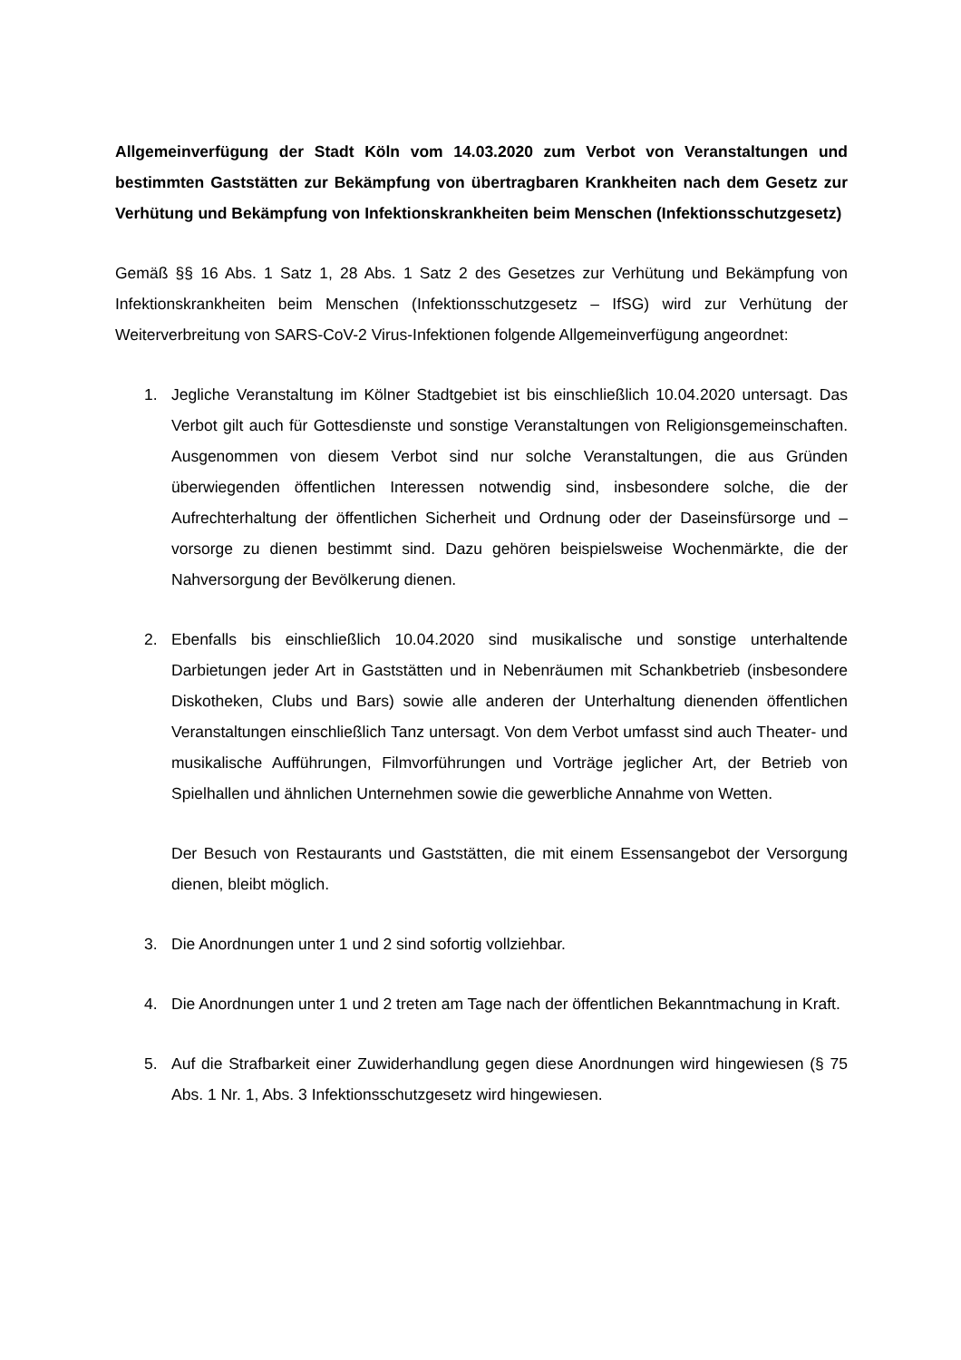Allgemeinverfügung der Stadt Köln vom 14.03.2020 zum Verbot von Veranstaltungen und bestimmten Gaststätten zur Bekämpfung von übertragbaren Krankheiten nach dem Gesetz zur Verhütung und Bekämpfung von Infektionskrankheiten beim Menschen (Infektionsschutzgesetz)
Gemäß §§ 16 Abs. 1 Satz 1, 28 Abs. 1 Satz 2 des Gesetzes zur Verhütung und Bekämpfung von Infektionskrankheiten beim Menschen (Infektionsschutzgesetz – IfSG) wird zur Verhütung der Weiterverbreitung von SARS-CoV-2 Virus-Infektionen folgende Allgemeinverfügung angeordnet:
1. Jegliche Veranstaltung im Kölner Stadtgebiet ist bis einschließlich 10.04.2020 untersagt. Das Verbot gilt auch für Gottesdienste und sonstige Veranstaltungen von Religionsgemeinschaften. Ausgenommen von diesem Verbot sind nur solche Veranstaltungen, die aus Gründen überwiegenden öffentlichen Interessen notwendig sind, insbesondere solche, die der Aufrechterhaltung der öffentlichen Sicherheit und Ordnung oder der Daseinsfürsorge und –vorsorge zu dienen bestimmt sind. Dazu gehören beispielsweise Wochenmärkte, die der Nahversorgung der Bevölkerung dienen.
2. Ebenfalls bis einschließlich 10.04.2020 sind musikalische und sonstige unterhaltende Darbietungen jeder Art in Gaststätten und in Nebenräumen mit Schankbetrieb (insbesondere Diskotheken, Clubs und Bars) sowie alle anderen der Unterhaltung dienenden öffentlichen Veranstaltungen einschließlich Tanz untersagt. Von dem Verbot umfasst sind auch Theater- und musikalische Aufführungen, Filmvorführungen und Vorträge jeglicher Art, der Betrieb von Spielhallen und ähnlichen Unternehmen sowie die gewerbliche Annahme von Wetten.
Der Besuch von Restaurants und Gaststätten, die mit einem Essensangebot der Versorgung dienen, bleibt möglich.
3. Die Anordnungen unter 1 und 2 sind sofortig vollziehbar.
4. Die Anordnungen unter 1 und 2 treten am Tage nach der öffentlichen Bekanntmachung in Kraft.
5. Auf die Strafbarkeit einer Zuwiderhandlung gegen diese Anordnungen wird hingewiesen (§ 75 Abs. 1 Nr. 1, Abs. 3 Infektionsschutzgesetz wird hingewiesen.